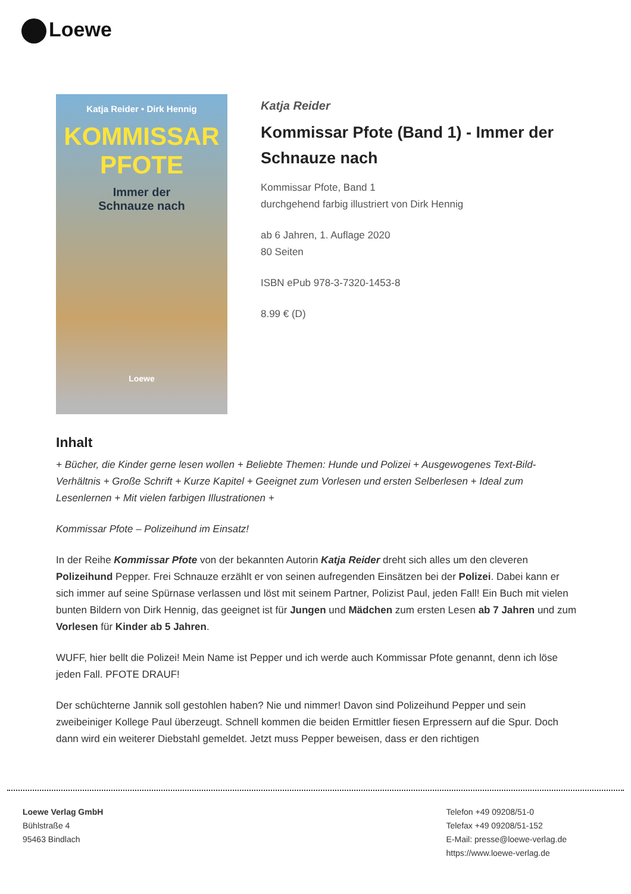Loewe
Katja Reider • Dirk Hennig
KOMMISSAR
PFOTE
Immer der
Schnauze nach
Loewe
Katja Reider
Kommissar Pfote (Band 1) - Immer der Schnauze nach
Kommissar Pfote, Band 1
durchgehend farbig illustriert von Dirk Hennig
ab 6 Jahren, 1. Auflage 2020
80 Seiten
ISBN ePub 978-3-7320-1453-8
8.99 € (D)
Inhalt
+ Bücher, die Kinder gerne lesen wollen + Beliebte Themen: Hunde und Polizei + Ausgewogenes Text-Bild-Verhältnis + Große Schrift + Kurze Kapitel + Geeignet zum Vorlesen und ersten Selberlesen + Ideal zum Lesenlernen + Mit vielen farbigen Illustrationen +
Kommissar Pfote – Polizeihund im Einsatz!
In der Reihe Kommissar Pfote von der bekannten Autorin Katja Reider dreht sich alles um den cleveren Polizeihund Pepper. Frei Schnauze erzählt er von seinen aufregenden Einsätzen bei der Polizei. Dabei kann er sich immer auf seine Spürnase verlassen und löst mit seinem Partner, Polizist Paul, jeden Fall! Ein Buch mit vielen bunten Bildern von Dirk Hennig, das geeignet ist für Jungen und Mädchen zum ersten Lesen ab 7 Jahren und zum Vorlesen für Kinder ab 5 Jahren.
WUFF, hier bellt die Polizei! Mein Name ist Pepper und ich werde auch Kommissar Pfote genannt, denn ich löse jeden Fall. PFOTE DRAUF!
Der schüchterne Jannik soll gestohlen haben? Nie und nimmer! Davon sind Polizeihund Pepper und sein zweibeiniger Kollege Paul überzeugt. Schnell kommen die beiden Ermittler fiesen Erpressern auf die Spur. Doch dann wird ein weiterer Diebstahl gemeldet. Jetzt muss Pepper beweisen, dass er den richtigen
Loewe Verlag GmbH
Bühlstraße 4
95463 Bindlach
Telefon +49 09208/51-0
Telefax +49 09208/51-152
E-Mail: presse@loewe-verlag.de
https://www.loewe-verlag.de